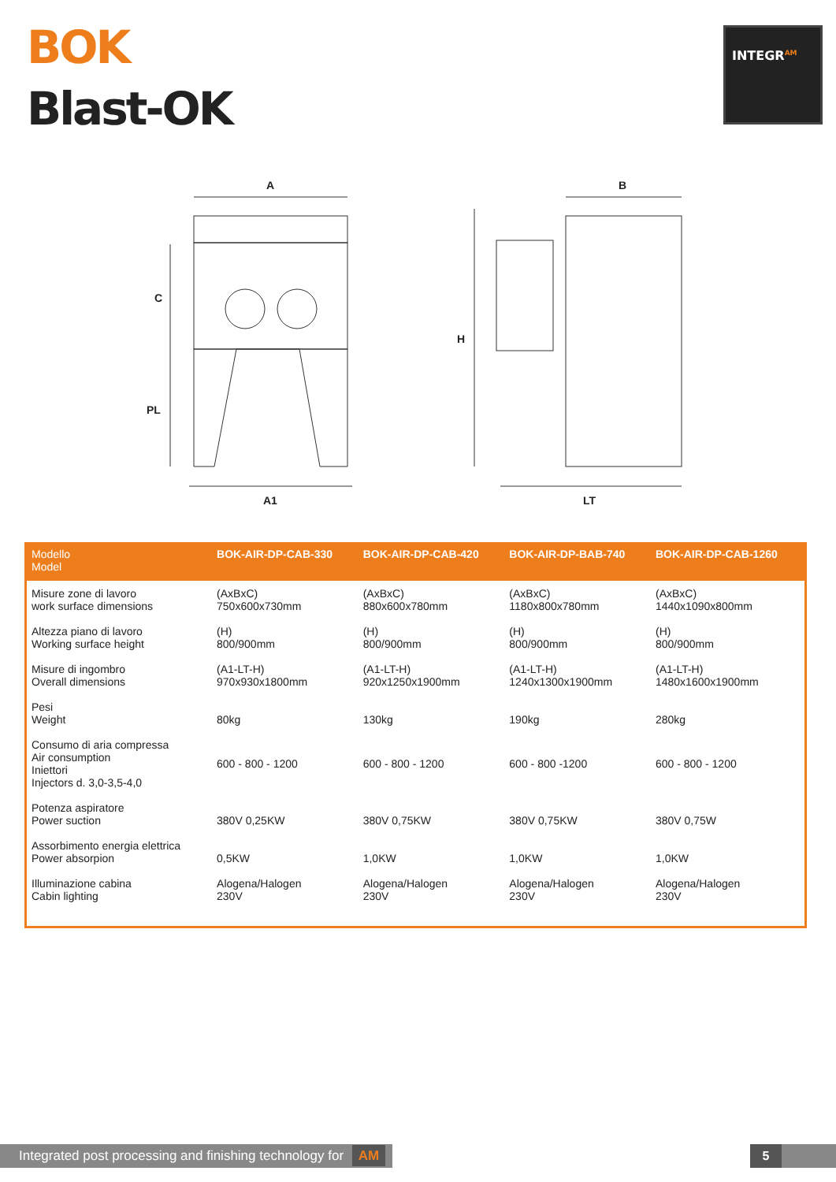BOK
Blast-OK
INTEGR<sup>AM</sup>
A
C
PL
A1
B
H
LT
| Modello Model | BOK-AIR-DP-CAB-330 | BOK-AIR-DP-CAB-420 | BOK-AIR-DP-BAB-740 | BOK-AIR-DP-CAB-1260 |
| --- | --- | --- | --- | --- |
| Misure zone di lavoro work surface dimensions | (AxBxC) 750x600x730mm | (AxBxC) 880x600x780mm | (AxBxC) 1180x800x780mm | (AxBxC) 1440x1090x800mm |
| Altezza piano di lavoro Working surface height | (H) 800/900mm | (H) 800/900mm | (H) 800/900mm | (H) 800/900mm |
| Misure di ingombro Overall dimensions | (A1-LT-H) 970x930x1800mm | (A1-LT-H) 920x1250x1900mm | (A1-LT-H) 1240x1300x1900mm | (A1-LT-H) 1480x1600x1900mm |
| Pesi Weight | 80kg | 130kg | 190kg | 280kg |
| Consumo di aria compressa Air consumption Iniettori Injectors d. 3,0-3,5-4,0 | 600 - 800 - 1200 | 600 - 800 - 1200 | 600 - 800 -1200 | 600 - 800 - 1200 |
| Potenza aspiratore Power suction | 380V 0,25KW | 380V 0,75KW | 380V 0,75KW | 380V 0,75W |
| Assorbimento energia elettrica Power absorpion | 0,5KW | 1,0KW | 1,0KW | 1,0KW |
| Illuminazione cabina Cabin lighting | Alogena/Halogen 230V | Alogena/Halogen 230V | Alogena/Halogen 230V | Alogena/Halogen 230V |
Integrated post processing and finishing technology for AM
5